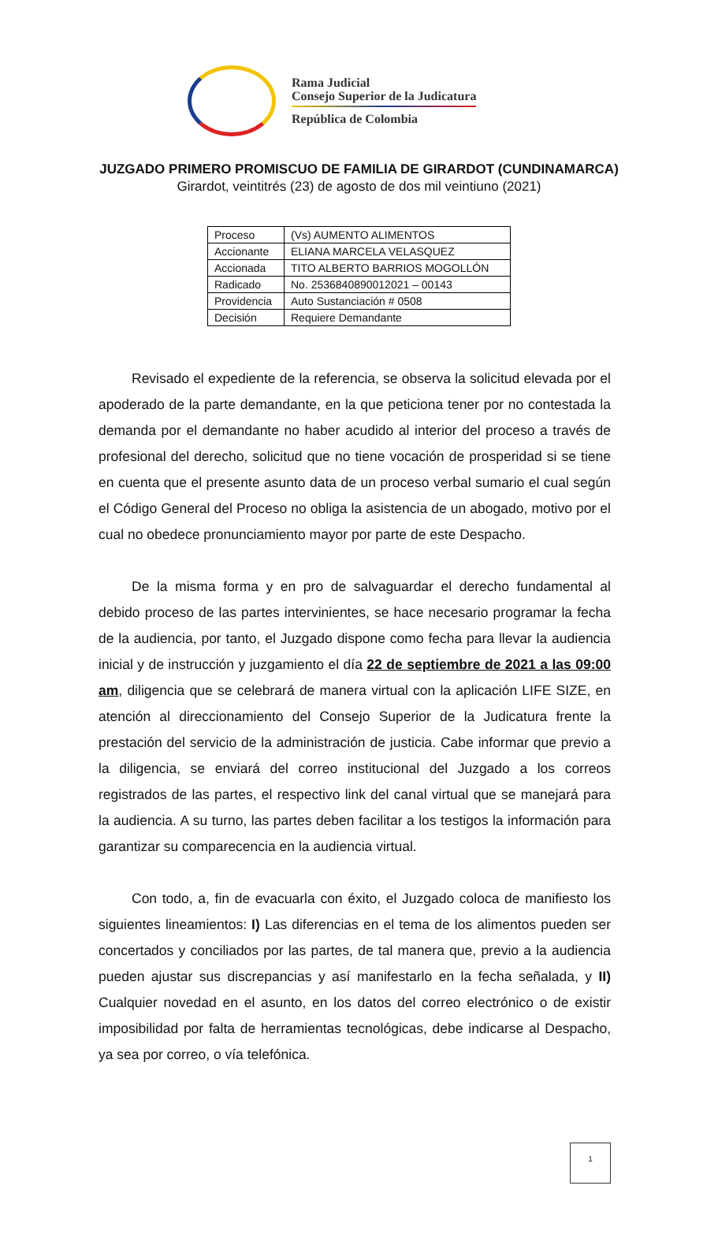Rama Judicial
Consejo Superior de la Judicatura
República de Colombia
JUZGADO PRIMERO PROMISCUO DE FAMILIA DE GIRARDOT (CUNDINAMARCA)
Girardot, veintitrés (23) de agosto de dos mil veintiuno (2021)
| Proceso | (Vs) AUMENTO ALIMENTOS |
| Accionante | ELIANA MARCELA VELASQUEZ |
| Accionada | TITO ALBERTO BARRIOS MOGOLLÓN |
| Radicado | No. 2536840890012021 – 00143 |
| Providencia | Auto Sustanciación # 0508 |
| Decisión | Requiere Demandante |
Revisado el expediente de la referencia, se observa la solicitud elevada por el apoderado de la parte demandante, en la que peticiona tener por no contestada la demanda por el demandante no haber acudido al interior del proceso a través de profesional del derecho, solicitud que no tiene vocación de prosperidad si se tiene en cuenta que el presente asunto data de un proceso verbal sumario el cual según el Código General del Proceso no obliga la asistencia de un abogado, motivo por el cual no obedece pronunciamiento mayor por parte de este Despacho.
De la misma forma y en pro de salvaguardar el derecho fundamental al debido proceso de las partes intervinientes, se hace necesario programar la fecha de la audiencia, por tanto, el Juzgado dispone como fecha para llevar la audiencia inicial y de instrucción y juzgamiento el día 22 de septiembre de 2021 a las 09:00 am, diligencia que se celebrará de manera virtual con la aplicación LIFE SIZE, en atención al direccionamiento del Consejo Superior de la Judicatura frente la prestación del servicio de la administración de justicia. Cabe informar que previo a la diligencia, se enviará del correo institucional del Juzgado a los correos registrados de las partes, el respectivo link del canal virtual que se manejará para la audiencia. A su turno, las partes deben facilitar a los testigos la información para garantizar su comparecencia en la audiencia virtual.
Con todo, a, fin de evacuarla con éxito, el Juzgado coloca de manifiesto los siguientes lineamientos: I) Las diferencias en el tema de los alimentos pueden ser concertados y conciliados por las partes, de tal manera que, previo a la audiencia pueden ajustar sus discrepancias y así manifestarlo en la fecha señalada, y II) Cualquier novedad en el asunto, en los datos del correo electrónico o de existir imposibilidad por falta de herramientas tecnológicas, debe indicarse al Despacho, ya sea por correo, o vía telefónica.
1